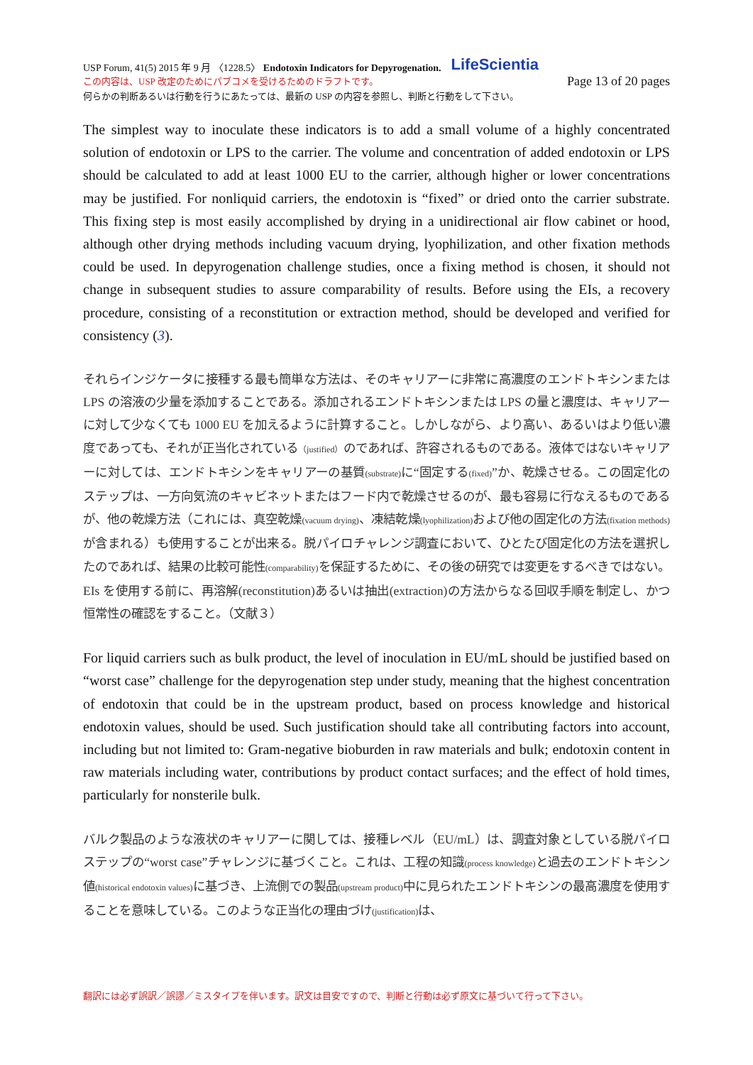USP Forum, 41(5) 2015 年 9 月 〈1228.5〉 Endotoxin Indicators for Depyrogenation. LifeScientia
この内容は、USP 改定のためにパブコメを受けるためのドラフトです。 Page 13 of 20 pages
何らかの判断あるいは行動を行うにあたっては、最新の USP の内容を参照し、判断と行動をして下さい。
The simplest way to inoculate these indicators is to add a small volume of a highly concentrated solution of endotoxin or LPS to the carrier. The volume and concentration of added endotoxin or LPS should be calculated to add at least 1000 EU to the carrier, although higher or lower concentrations may be justified. For nonliquid carriers, the endotoxin is “fixed” or dried onto the carrier substrate. This fixing step is most easily accomplished by drying in a unidirectional air flow cabinet or hood, although other drying methods including vacuum drying, lyophilization, and other fixation methods could be used. In depyrogenation challenge studies, once a fixing method is chosen, it should not change in subsequent studies to assure comparability of results. Before using the EIs, a recovery procedure, consisting of a reconstitution or extraction method, should be developed and verified for consistency (3).
それらインジケータに接種する最も簡単な方法は、そのキャリアーに非常に高濃度のエンドトキシンまたは LPS の溶液の少量を添加することである。添加されるエンドトキシンまたは LPS の量と濃度は、キャリアーに対して少なくても 1000 EU を加えるように計算すること。しかしながら、より高い、あるいはより低い濃度であっても、それが正当化されている（justified）のであれば、許容されるものである。液体ではないキャリアーに対しては、エンドトキシンをキャリアーの基質(substrate) に“固定する(fixed)”か、乾燥させる。この固定化のステップは、一方向気流のキャビネットまたはフード内で乾燥させるのが、最も容易に行なえるものであるが、他の乾燥方法（これには、真空乾燥(vacuum drying)、凍結乾燥(lyophilization) および他の固定化の方法(fixation methods) が含まれる）も使用することが出来る。脱パイロチャレンジ調査において、ひとたび固定化の方法を選択したのであれば、結果の比較可能性(comparability) を保証するために、その後の研究では変更をするべきではない。EIs を使用する前に、再溶解(reconstitution)あるいは抽出(extraction)の方法からなる回収手順を制定し、かつ恒常性の確認をすること。（文献３）
For liquid carriers such as bulk product, the level of inoculation in EU/mL should be justified based on “worst case” challenge for the depyrogenation step under study, meaning that the highest concentration of endotoxin that could be in the upstream product, based on process knowledge and historical endotoxin values, should be used. Such justification should take all contributing factors into account, including but not limited to: Gram-negative bioburden in raw materials and bulk; endotoxin content in raw materials including water, contributions by product contact surfaces; and the effect of hold times, particularly for nonsterile bulk.
バルク製品のような液状のキャリアーに関しては、接種レベル（EU/mL）は、調査対象としている脱パイロステップの“worst case”チャレンジに基づくこと。これは、工程の知識(process knowledge) と過去のエンドトキシン値(historical endotoxin values) に基づき、上流側での製品(upstream product) 中に見られたエンドトキシンの最高濃度を使用することを意味している。このような正当化の理由づけ(justification) は、
翻訳には必ず誤訳／誤謬／ミスタイプを伴います。訳文は目安ですので、判断と行動は必ず原文に基づいて行って下さい。